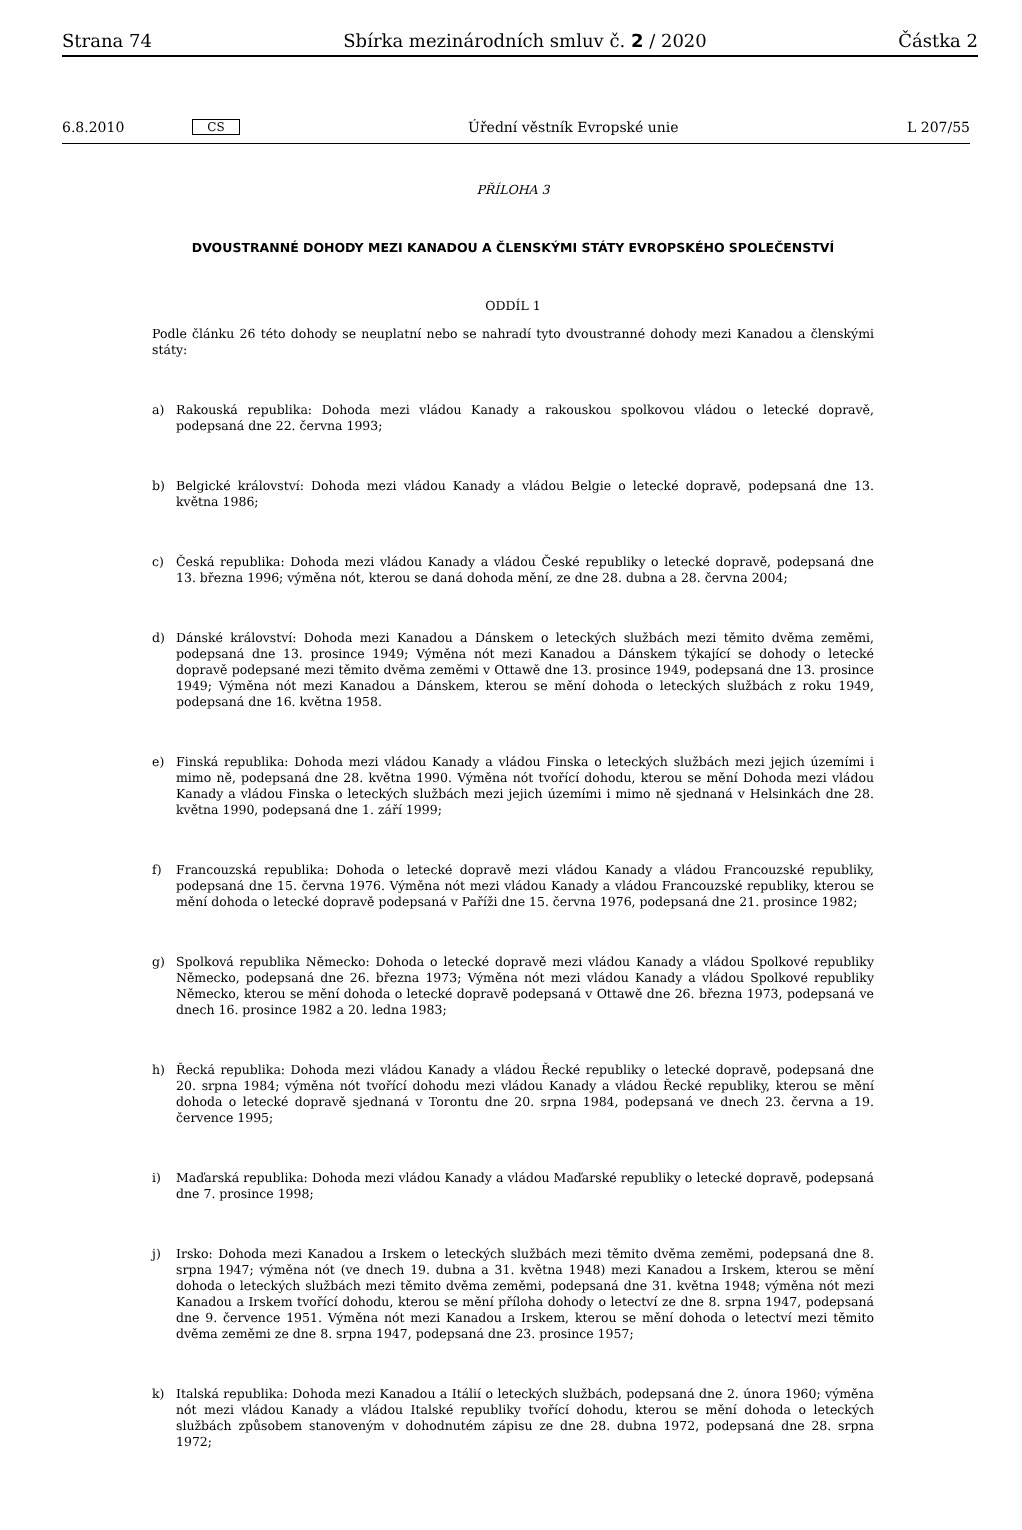Strana 74 Sbírka mezinárodních smluv č. 2 / 2020 Částka 2
6.8.2010 CS Úřední věstník Evropské unie L 207/55
PŘÍLOHA 3
DVOUSTRANNÉ DOHODY MEZI KANADOU A ČLENSKÝMI STÁTY EVROPSKÉHO SPOLEČENSTVÍ
ODDÍL 1
Podle článku 26 této dohody se neuplatní nebo se nahradí tyto dvoustranné dohody mezi Kanadou a členskými státy:
a) Rakouská republika: Dohoda mezi vládou Kanady a rakouskou spolkovou vládou o letecké dopravě, podepsaná dne 22. června 1993;
b) Belgické království: Dohoda mezi vládou Kanady a vládou Belgie o letecké dopravě, podepsaná dne 13. května 1986;
c) Česká republika: Dohoda mezi vládou Kanady a vládou České republiky o letecké dopravě, podepsaná dne 13. března 1996; výměna nót, kterou se daná dohoda mění, ze dne 28. dubna a 28. června 2004;
d) Dánské království: Dohoda mezi Kanadou a Dánskem o leteckých službách mezi těmito dvěma zeměmi, podepsaná dne 13. prosince 1949; Výměna nót mezi Kanadou a Dánskem týkající se dohody o letecké dopravě podepsané mezi těmito dvěma zeměmi v Ottawě dne 13. prosince 1949, podepsaná dne 13. prosince 1949; Výměna nót mezi Kanadou a Dánskem, kterou se mění dohoda o leteckých službách z roku 1949, podepsaná dne 16. května 1958.
e) Finská republika: Dohoda mezi vládou Kanady a vládou Finska o leteckých službách mezi jejich územími i mimo ně, podepsaná dne 28. května 1990. Výměna nót tvořící dohodu, kterou se mění Dohoda mezi vládou Kanady a vládou Finska o leteckých službách mezi jejich územími i mimo ně sjednaná v Helsinkách dne 28. května 1990, podepsaná dne 1. září 1999;
f) Francouzská republika: Dohoda o letecké dopravě mezi vládou Kanady a vládou Francouzské republiky, podepsaná dne 15. června 1976. Výměna nót mezi vládou Kanady a vládou Francouzské republiky, kterou se mění dohoda o letecké dopravě podepsaná v Paříži dne 15. června 1976, podepsaná dne 21. prosince 1982;
g) Spolková republika Německo: Dohoda o letecké dopravě mezi vládou Kanady a vládou Spolkové republiky Německo, podepsaná dne 26. března 1973; Výměna nót mezi vládou Kanady a vládou Spolkové republiky Německo, kterou se mění dohoda o letecké dopravě podepsaná v Ottawě dne 26. března 1973, podepsaná ve dnech 16. prosince 1982 a 20. ledna 1983;
h) Řecká republika: Dohoda mezi vládou Kanady a vládou Řecké republiky o letecké dopravě, podepsaná dne 20. srpna 1984; výměna nót tvořící dohodu mezi vládou Kanady a vládou Řecké republiky, kterou se mění dohoda o letecké dopravě sjednaná v Torontu dne 20. srpna 1984, podepsaná ve dnech 23. června a 19. července 1995;
i) Maďarská republika: Dohoda mezi vládou Kanady a vládou Maďarské republiky o letecké dopravě, podepsaná dne 7. prosince 1998;
j) Irsko: Dohoda mezi Kanadou a Irskem o leteckých službách mezi těmito dvěma zeměmi, podepsaná dne 8. srpna 1947; výměna nót (ve dnech 19. dubna a 31. května 1948) mezi Kanadou a Irskem, kterou se mění dohoda o leteckých službách mezi těmito dvěma zeměmi, podepsaná dne 31. května 1948; výměna nót mezi Kanadou a Irskem tvořící dohodu, kterou se mění příloha dohody o letectví ze dne 8. srpna 1947, podepsaná dne 9. července 1951. Výměna nót mezi Kanadou a Irskem, kterou se mění dohoda o letectví mezi těmito dvěma zeměmi ze dne 8. srpna 1947, podepsaná dne 23. prosince 1957;
k) Italská republika: Dohoda mezi Kanadou a Itálií o leteckých službách, podepsaná dne 2. února 1960; výměna nót mezi vládou Kanady a vládou Italské republiky tvořící dohodu, kterou se mění dohoda o leteckých službách způsobem stanoveným v dohodnutém zápisu ze dne 28. dubna 1972, podepsaná dne 28. srpna 1972;